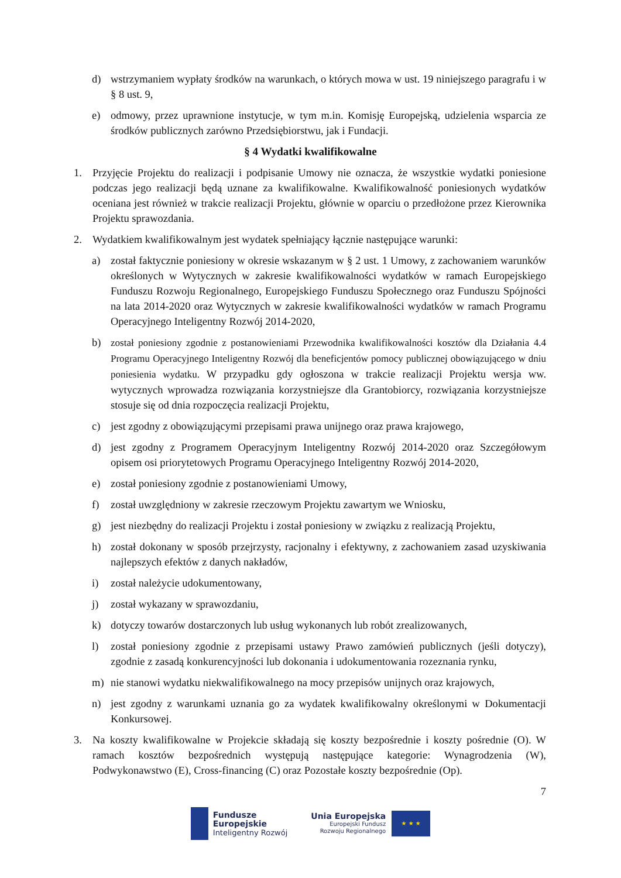d) wstrzymaniem wypłaty środków na warunkach, o których mowa w ust. 19 niniejszego paragrafu i w § 8 ust. 9,
e) odmowy, przez uprawnione instytucje, w tym m.in. Komisję Europejską, udzielenia wsparcia ze środków publicznych zarówno Przedsiębiorstwu, jak i Fundacji.
§ 4 Wydatki kwalifikowalne
1. Przyjęcie Projektu do realizacji i podpisanie Umowy nie oznacza, że wszystkie wydatki poniesione podczas jego realizacji będą uznane za kwalifikowalne. Kwalifikowalność poniesionych wydatków oceniana jest również w trakcie realizacji Projektu, głównie w oparciu o przedłożone przez Kierownika Projektu sprawozdania.
2. Wydatkiem kwalifikowalnym jest wydatek spełniający łącznie następujące warunki:
a) został faktycznie poniesiony w okresie wskazanym w § 2 ust. 1 Umowy, z zachowaniem warunków określonych w Wytycznych w zakresie kwalifikowalności wydatków w ramach Europejskiego Funduszu Rozwoju Regionalnego, Europejskiego Funduszu Społecznego oraz Funduszu Spójności na lata 2014-2020 oraz Wytycznych w zakresie kwalifikowalności wydatków w ramach Programu Operacyjnego Inteligentny Rozwój 2014-2020,
b) został poniesiony zgodnie z postanowieniami Przewodnika kwalifikowalności kosztów dla Działania 4.4 Programu Operacyjnego Inteligentny Rozwój dla beneficjentów pomocy publicznej obowiązującego w dniu poniesienia wydatku. W przypadku gdy ogłoszona w trakcie realizacji Projektu wersja ww. wytycznych wprowadza rozwiązania korzystniejsze dla Grantobiorcy, rozwiązania korzystniejsze stosuje się od dnia rozpoczęcia realizacji Projektu,
c) jest zgodny z obowiązującymi przepisami prawa unijnego oraz prawa krajowego,
d) jest zgodny z Programem Operacyjnym Inteligentny Rozwój 2014-2020 oraz Szczegółowym opisem osi priorytetowych Programu Operacyjnego Inteligentny Rozwój 2014-2020,
e) został poniesiony zgodnie z postanowieniami Umowy,
f) został uwzględniony w zakresie rzeczowym Projektu zawartym we Wniosku,
g) jest niezbędny do realizacji Projektu i został poniesiony w związku z realizacją Projektu,
h) został dokonany w sposób przejrzysty, racjonalny i efektywny, z zachowaniem zasad uzyskiwania najlepszych efektów z danych nakładów,
i) został należycie udokumentowany,
j) został wykazany w sprawozdaniu,
k) dotyczy towarów dostarczonych lub usług wykonanych lub robót zrealizowanych,
l) został poniesiony zgodnie z przepisami ustawy Prawo zamówień publicznych (jeśli dotyczy), zgodnie z zasadą konkurencyjności lub dokonania i udokumentowania rozeznania rynku,
m) nie stanowi wydatku niekwalifikowalnego na mocy przepisów unijnych oraz krajowych,
n) jest zgodny z warunkami uznania go za wydatek kwalifikowalny określonymi w Dokumentacji Konkursowej.
3. Na koszty kwalifikowalne w Projekcie składają się koszty bezpośrednie i koszty pośrednie (O). W ramach kosztów bezpośrednich występują następujące kategorie: Wynagrodzenia (W), Podwykonawstwo (E), Cross-financing (C) oraz Pozostałe koszty bezpośrednie (Op).
7
Fundusze
Europejskie
Inteligentny Rozwój
Unia Europejska
Europejski Fundusz
Rozwoju Regionalnego
★ ★ ★